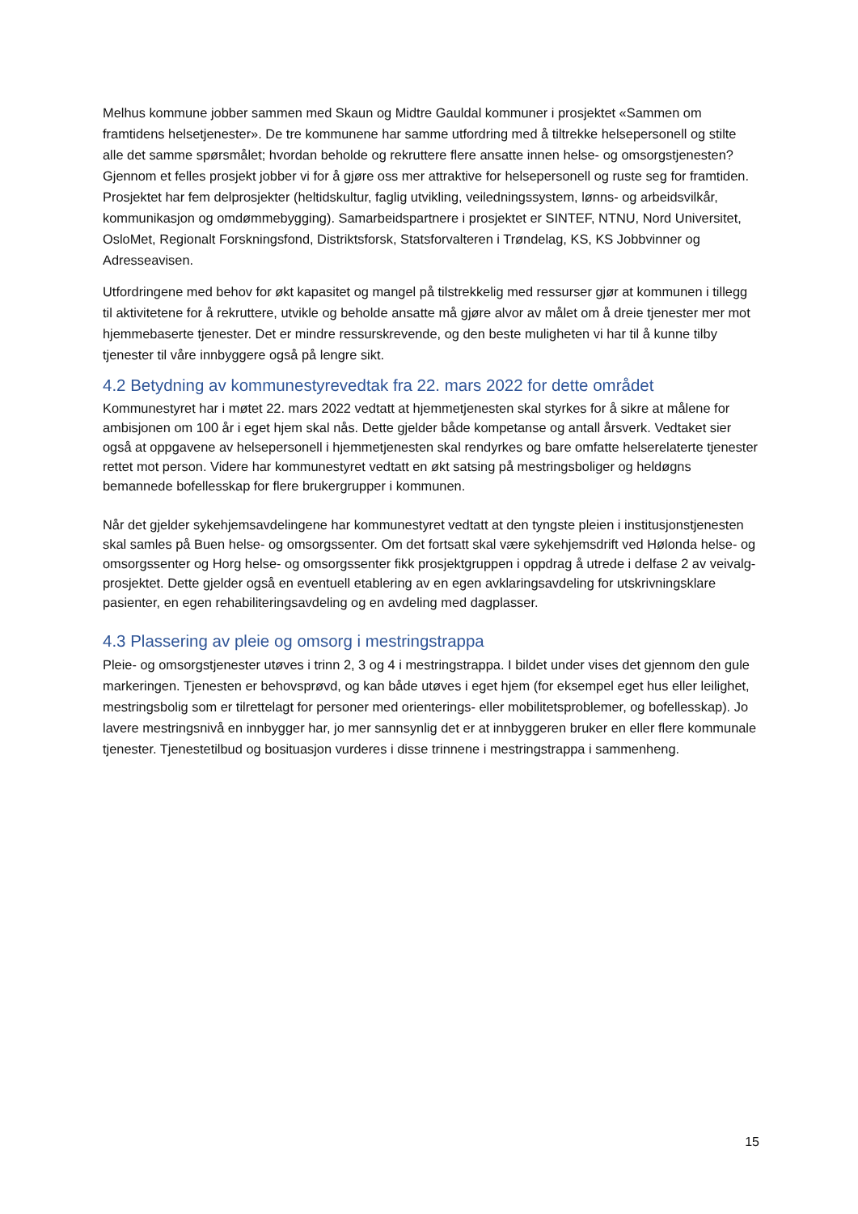Melhus kommune jobber sammen med Skaun og Midtre Gauldal kommuner i prosjektet «Sammen om framtidens helsetjenester». De tre kommunene har samme utfordring med å tiltrekke helsepersonell og stilte alle det samme spørsmålet; hvordan beholde og rekruttere flere ansatte innen helse- og omsorgstjenesten? Gjennom et felles prosjekt jobber vi for å gjøre oss mer attraktive for helsepersonell og ruste seg for framtiden. Prosjektet har fem delprosjekter (heltidskultur, faglig utvikling, veiledningssystem, lønns- og arbeidsvilkår, kommunikasjon og omdømmebygging). Samarbeidspartnere i prosjektet er SINTEF, NTNU, Nord Universitet, OsloMet, Regionalt Forskningsfond, Distriktsforsk, Statsforvalteren i Trøndelag, KS, KS Jobbvinner og Adresseavisen.
Utfordringene med behov for økt kapasitet og mangel på tilstrekkelig med ressurser gjør at kommunen i tillegg til aktivitetene for å rekruttere, utvikle og beholde ansatte må gjøre alvor av målet om å dreie tjenester mer mot hjemmebaserte tjenester. Det er mindre ressurskrevende, og den beste muligheten vi har til å kunne tilby tjenester til våre innbyggere også på lengre sikt.
4.2 Betydning av kommunestyrevedtak fra 22. mars 2022 for dette området
Kommunestyret har i møtet 22. mars 2022 vedtatt at hjemmetjenesten skal styrkes for å sikre at målene for ambisjonen om 100 år i eget hjem skal nås. Dette gjelder både kompetanse og antall årsverk. Vedtaket sier også at oppgavene av helsepersonell i hjemmetjenesten skal rendyrkes og bare omfatte helserelaterte tjenester rettet mot person. Videre har kommunestyret vedtatt en økt satsing på mestringsboliger og heldøgns bemannede bofellesskap for flere brukergrupper i kommunen.
Når det gjelder sykehjemsavdelingene har kommunestyret vedtatt at den tyngste pleien i institusjonstjenesten skal samles på Buen helse- og omsorgssenter. Om det fortsatt skal være sykehjemsdrift ved Hølonda helse- og omsorgssenter og Horg helse- og omsorgssenter fikk prosjektgruppen i oppdrag å utrede i delfase 2 av veivalg-prosjektet. Dette gjelder også en eventuell etablering av en egen avklaringsavdeling for utskrivningsklare pasienter, en egen rehabiliteringsavdeling og en avdeling med dagplasser.
4.3 Plassering av pleie og omsorg i mestringstrappa
Pleie- og omsorgstjenester utøves i trinn 2, 3 og 4 i mestringstrappa. I bildet under vises det gjennom den gule markeringen. Tjenesten er behovsprøvd, og kan både utøves i eget hjem (for eksempel eget hus eller leilighet, mestringsbolig som er tilrettelagt for personer med orienterings- eller mobilitetsproblemer, og bofellesskap). Jo lavere mestringsnivå en innbygger har, jo mer sannsynlig det er at innbyggeren bruker en eller flere kommunale tjenester. Tjenestetilbud og bosituasjon vurderes i disse trinnene i mestringstrappa i sammenheng.
15